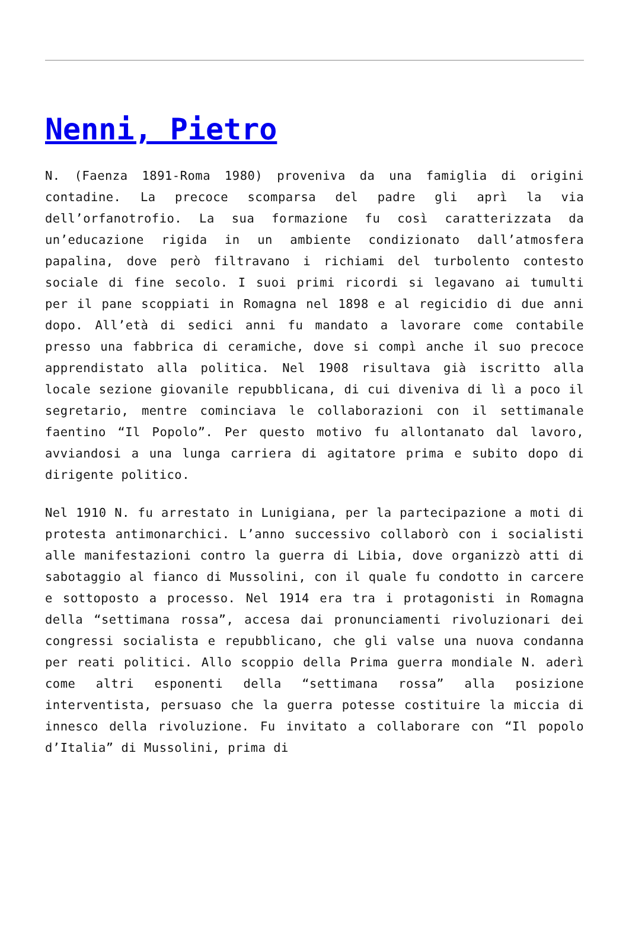Nenni, Pietro
N. (Faenza 1891-Roma 1980) proveniva da una famiglia di origini contadine. La precoce scomparsa del padre gli aprì la via dell’orfanotrofio. La sua formazione fu così caratterizzata da un’educazione rigida in un ambiente condizionato dall’atmosfera papalina, dove però filtravano i richiami del turbolento contesto sociale di fine secolo. I suoi primi ricordi si legavano ai tumulti per il pane scoppiati in Romagna nel 1898 e al regicidio di due anni dopo. All’età di sedici anni fu mandato a lavorare come contabile presso una fabbrica di ceramiche, dove si compì anche il suo precoce apprendistato alla politica. Nel 1908 risultava già iscritto alla locale sezione giovanile repubblicana, di cui diveniva di lì a poco il segretario, mentre cominciava le collaborazioni con il settimanale faentino “Il Popolo”. Per questo motivo fu allontanato dal lavoro, avviandosi a una lunga carriera di agitatore prima e subito dopo di dirigente politico.
Nel 1910 N. fu arrestato in Lunigiana, per la partecipazione a moti di protesta antimonarchici. L’anno successivo collaborò con i socialisti alle manifestazioni contro la guerra di Libia, dove organizzò atti di sabotaggio al fianco di Mussolini, con il quale fu condotto in carcere e sottoposto a processo. Nel 1914 era tra i protagonisti in Romagna della “settimana rossa”, accesa dai pronunciamenti rivoluzionari dei congressi socialista e repubblicano, che gli valse una nuova condanna per reati politici. Allo scoppio della Prima guerra mondiale N. aderì come altri esponenti della “settimana rossa” alla posizione interventista, persuaso che la guerra potesse costituire la miccia di innesco della rivoluzione. Fu invitato a collaborare con “Il popolo d’Italia” di Mussolini, prima di